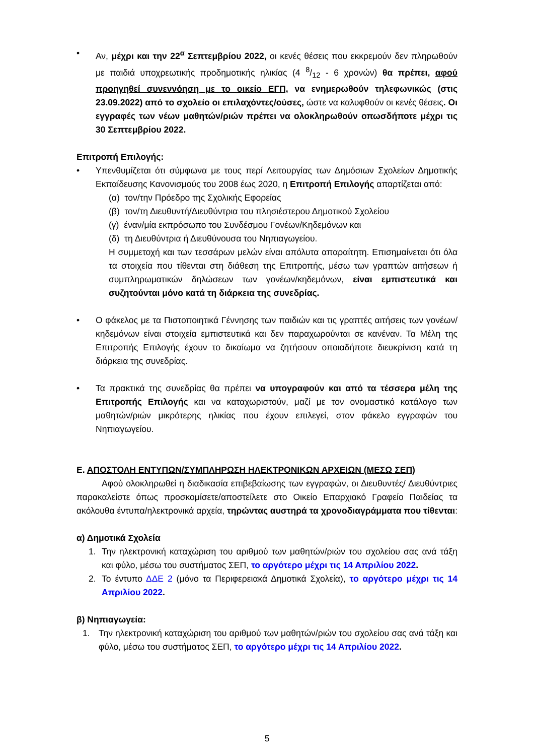• Αν, μέχρι και την 22<sup>α</sup> Σεπτεμβρίου 2022, οι κενές θέσεις που εκκρεμούν δεν πληρωθούν με παιδιά υποχρεωτικής προδημοτικής ηλικίας (4 8/12 - 6 χρονών) θα πρέπει, αφού προηγηθεί συνεννόηση με το οικείο ΕΓΠ, να ενημερωθούν τηλεφωνικώς (στις 23.09.2022) από το σχολείο οι επιλαχόντες/ούσες, ώστε να καλυφθούν οι κενές θέσεις. Οι εγγραφές των νέων μαθητών/ριών πρέπει να ολοκληρωθούν οπωσδήποτε μέχρι τις 30 Σεπτεμβρίου 2022.
Επιτροπή Επιλογής:
• Υπενθυμίζεται ότι σύμφωνα με τους περί Λειτουργίας των Δημόσιων Σχολείων Δημοτικής Εκπαίδευσης Κανονισμούς του 2008 έως 2020, η Επιτροπή Επιλογής απαρτίζεται από:
(α) τον/την Πρόεδρο της Σχολικής Εφορείας
(β) τον/τη Διευθυντή/Διευθύντρια του πλησιέστερου Δημοτικού Σχολείου
(γ) έναν/μία εκπρόσωπο του Συνδέσμου Γονέων/Κηδεμόνων και
(δ) τη Διευθύντρια ή Διευθύνουσα του Νηπιαγωγείου.
Η συμμετοχή και των τεσσάρων μελών είναι απόλυτα απαραίτητη. Επισημαίνεται ότι όλα τα στοιχεία που τίθενται στη διάθεση της Επιτροπής, μέσω των γραπτών αιτήσεων ή συμπληρωματικών δηλώσεων των γονέων/κηδεμόνων, είναι εμπιστευτικά και συζητούνται μόνο κατά τη διάρκεια της συνεδρίας.
• Ο φάκελος με τα Πιστοποιητικά Γέννησης των παιδιών και τις γραπτές αιτήσεις των γονέων/κηδεμόνων είναι στοιχεία εμπιστευτικά και δεν παραχωρούνται σε κανέναν. Τα Μέλη της Επιτροπής Επιλογής έχουν το δικαίωμα να ζητήσουν οποιαδήποτε διευκρίνιση κατά τη διάρκεια της συνεδρίας.
• Τα πρακτικά της συνεδρίας θα πρέπει να υπογραφούν και από τα τέσσερα μέλη της Επιτροπής Επιλογής και να καταχωριστούν, μαζί με τον ονομαστικό κατάλογο των μαθητών/ριών μικρότερης ηλικίας που έχουν επιλεγεί, στον φάκελο εγγραφών του Νηπιαγωγείου.
Ε. ΑΠΟΣΤΟΛΗ ΕΝΤΥΠΩΝ/ΣΥΜΠΛΗΡΩΣΗ ΗΛΕΚΤΡΟΝΙΚΩΝ ΑΡΧΕΙΩΝ (ΜΕΣΩ ΣΕΠ)
Αφού ολοκληρωθεί η διαδικασία επιβεβαίωσης των εγγραφών, οι Διευθυντές/ Διευθύντριες παρακαλείστε όπως προσκομίσετε/αποστείλετε στο Οικείο Επαρχιακό Γραφείο Παιδείας τα ακόλουθα έντυπα/ηλεκτρονικά αρχεία, τηρώντας αυστηρά τα χρονοδιαγράμματα που τίθενται:
α) Δημοτικά Σχολεία
1. Την ηλεκτρονική καταχώριση του αριθμού των μαθητών/ριών του σχολείου σας ανά τάξη και φύλο, μέσω του συστήματος ΣΕΠ, το αργότερο μέχρι τις 14 Απριλίου 2022.
2. Το έντυπο ΔΔΕ 2 (μόνο τα Περιφερειακά Δημοτικά Σχολεία), το αργότερο μέχρι τις 14 Απριλίου 2022.
β) Νηπιαγωγεία:
1. Την ηλεκτρονική καταχώριση του αριθμού των μαθητών/ριών του σχολείου σας ανά τάξη και φύλο, μέσω του συστήματος ΣΕΠ, το αργότερο μέχρι τις 14 Απριλίου 2022.
5